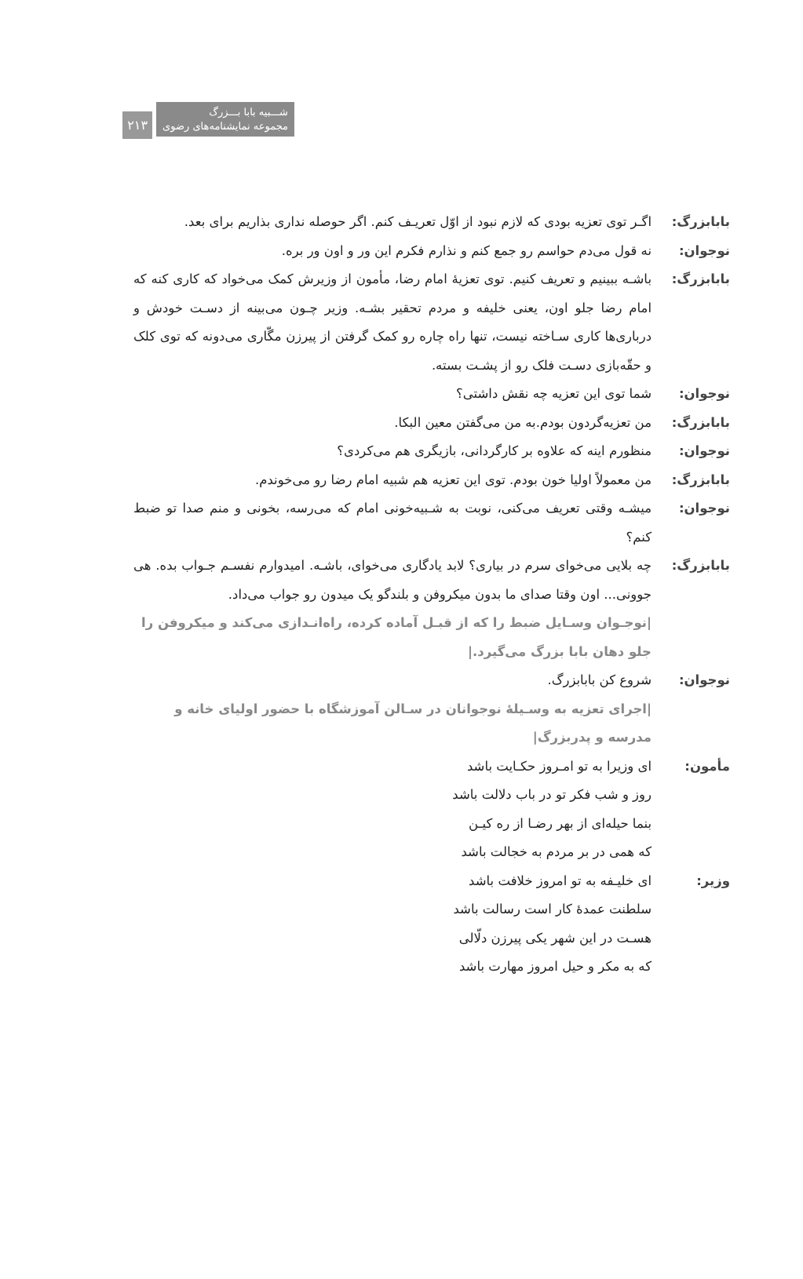شـــبیه بابا بـــزرگ
مجموعه نمایشنامه‌های رضوی ۲۱۳
بابابزرگ: اگـر توی تعزیه بودی که لازم نبود از اوّل تعریـف کنم. اگر حوصله نداری بذاریم برای بعد.
نوجوان: نه قول می‌دم حواسم رو جمع کنم و نذارم فکرم این ور و اون ور بره.
بابابزرگ: باشـه ببینیم و تعریف کنیم. توی تعزیهٔ امام رضا، مأمون از وزیرش کمک می‌خواد که کاری کنه که امام رضا جلو اون، یعنی خلیفه و مردم تحقیر بشـه. وزیر چـون می‌بینه از دسـت خودش و درباری‌ها کاری سـاخته نیست، تنها راه چاره رو کمک گرفتن از پیرزن مگّاری می‌دونه که توی کلک و حقّه‌بازی دسـت فلک رو از پشـت بسته.
نوجوان: شما توی این تعزیه چه نقش داشتی؟
بابابزرگ: من تعزیه‌گردون بودم.به من می‌گفتن معین البکا.
نوجوان: منظورم اینه که علاوه بر کارگردانی، بازیگری هم می‌کردی؟
بابابزرگ: من معمولاً اولیا خون بودم. توی این تعزیه هم شبیه امام رضا رو می‌خوندم.
نوجوان: میشـه وقتی تعریف می‌کنی، نوبت به شـبیه‌خونی امام که می‌رسه، بخونی و منم صدا تو ضبط کنم؟
بابابزرگ: چه بلایی می‌خوای سرم در بیاری؟ لابد یادگاری می‌خوای، باشـه. امیدوارم نفسـم جـواب بده. هی جوونی... اون وقتا صدای ما بدون میکروفن و بلندگو یک میدون رو جواب می‌داد.
|نوجـوان وسـایل ضبط را که از قبـل آماده کرده، راه‌انـدازی می‌کند و میکروفن را جلو دهان بابا بزرگ می‌گیرد.|
نوجوان: شروع کن بابابزرگ.
|اجرای تعزیه به وسـیلهٔ نوجوانان در سـالن آموزشگاه با حضور اولیای خانه و مدرسه و پدربزرگ|
مأمون: ای وزیرا به تو امـروز حکـایت باشد
روز و شب فکر تو در باب دلالت باشد
بنما حیله‌ای از بهر رضـا از ره کیـن
که همی در بر مردم به خجالت باشد
وزیر: ای خلیـفه به تو امروز خلافت باشد
سلطنت عمدهٔ کار است رسالت باشد
هسـت در این شهر یکی پیرزن دلّالی
که به مکر و حیل امروز مهارت باشد